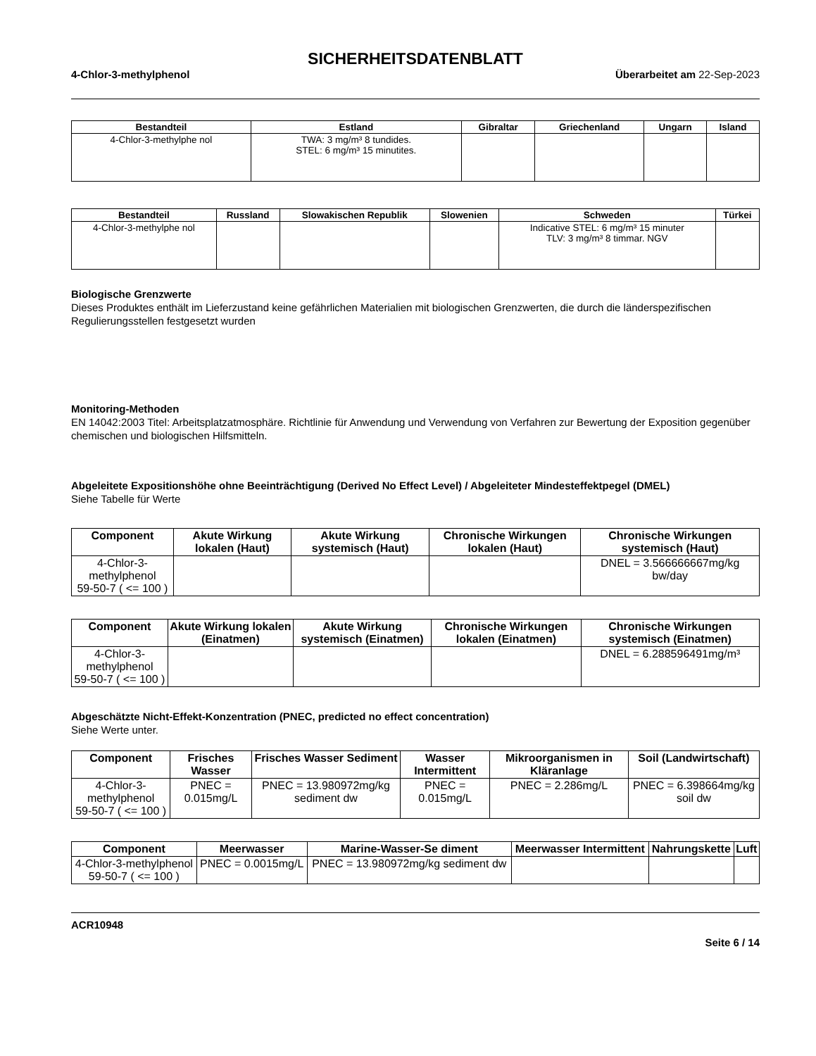SICHERHEITSDATENBLATT
4-Chlor-3-methylphenol Überarbeitet am 22-Sep-2023
| Bestandteil | Estland | Gibraltar | Griechenland | Ungarn | Island |
| --- | --- | --- | --- | --- | --- |
| 4-Chlor-3-methylphe nol | TWA: 3 mg/m³ 8 tundides. STEL: 6 mg/m³ 15 minutites. | | | | |
| Bestandteil | Russland | Slowakischen Republik | Slowenien | Schweden | Türkei |
| --- | --- | --- | --- | --- | --- |
| 4-Chlor-3-methylphe nol | | | | Indicative STEL: 6 mg/m³ 15 minuter TLV: 3 mg/m³ 8 timmar. NGV | |
Biologische Grenzwerte
Dieses Produktes enthält im Lieferzustand keine gefährlichen Materialien mit biologischen Grenzwerten, die durch die länderspezifischen Regulierungsstellen festgesetzt wurden
Monitoring-Methoden
EN 14042:2003 Titel: Arbeitsplatzatmosphäre. Richtlinie für Anwendung und Verwendung von Verfahren zur Bewertung der Exposition gegenüber chemischen und biologischen Hilfsmitteln.
Abgeleitete Expositionshöhe ohne Beeinträchtigung (Derived No Effect Level) / Abgeleiteter Mindesteffektpegel (DMEL)
Siehe Tabelle für Werte
| Component | Akute Wirkung lokalen (Haut) | Akute Wirkung systemisch (Haut) | Chronische Wirkungen lokalen (Haut) | Chronische Wirkungen systemisch (Haut) |
| --- | --- | --- | --- | --- |
| 4-Chlor-3-methylphenol 59-50-7 ( <= 100 ) | | | | DNEL = 3.566666667mg/kg bw/day |
| Component | Akute Wirkung lokalen (Einatmen) | Akute Wirkung systemisch (Einatmen) | Chronische Wirkungen lokalen (Einatmen) | Chronische Wirkungen systemisch (Einatmen) |
| --- | --- | --- | --- | --- |
| 4-Chlor-3-methylphenol 59-50-7 ( <= 100 ) | | | | DNEL = 6.288596491mg/m³ |
Abgeschätzte Nicht-Effekt-Konzentration (PNEC, predicted no effect concentration)
Siehe Werte unter.
| Component | Frisches Wasser | Frisches Wasser Sediment | Wasser Intermittent | Mikroorganismen in Kläranlage | Soil (Landwirtschaft) |
| --- | --- | --- | --- | --- | --- |
| 4-Chlor-3-methylphenol 59-50-7 ( <= 100 ) | PNEC = 0.015mg/L | PNEC = 13.980972mg/kg sediment dw | PNEC = 0.015mg/L | PNEC = 2.286mg/L | PNEC = 6.398664mg/kg soil dw |
| Component | Meerwasser | Marine-Wasser-Se diment | Meerwasser Intermittent | Nahrungskette | Luft |
| --- | --- | --- | --- | --- | --- |
| 4-Chlor-3-methylphenol 59-50-7 ( <= 100 ) | PNEC = 0.0015mg/L | PNEC = 13.980972mg/kg sediment dw | | | |
ACR10948
Seite 6 / 14